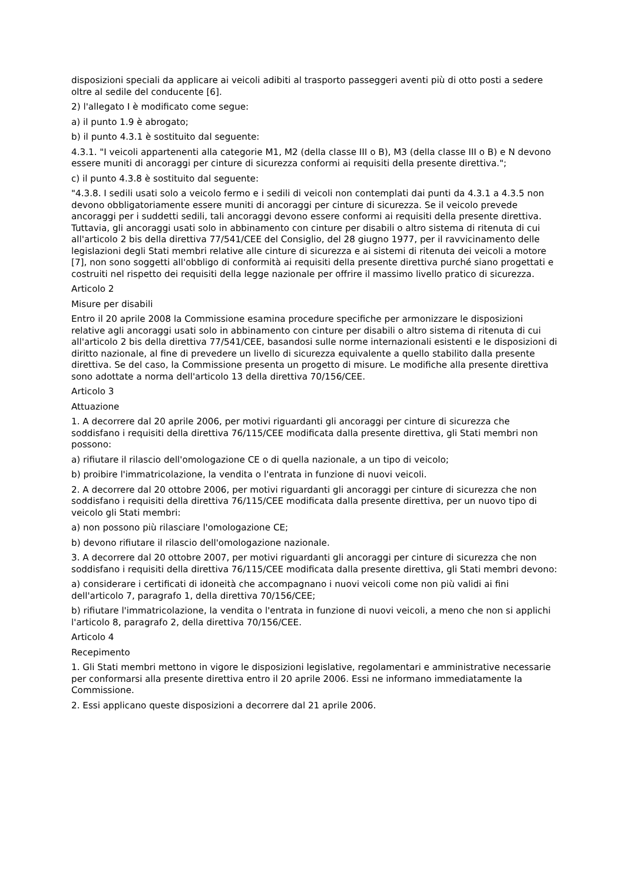disposizioni speciali da applicare ai veicoli adibiti al trasporto passeggeri aventi più di otto posti a sedere oltre al sedile del conducente [6].
2) l'allegato I è modificato come segue:
a) il punto 1.9 è abrogato;
b) il punto 4.3.1 è sostituito dal seguente:
4.3.1. "I veicoli appartenenti alla categorie M1, M2 (della classe III o B), M3 (della classe III o B) e N devono essere muniti di ancoraggi per cinture di sicurezza conformi ai requisiti della presente direttiva.";
c) il punto 4.3.8 è sostituito dal seguente:
"4.3.8. I sedili usati solo a veicolo fermo e i sedili di veicoli non contemplati dai punti da 4.3.1 a 4.3.5 non devono obbligatoriamente essere muniti di ancoraggi per cinture di sicurezza. Se il veicolo prevede ancoraggi per i suddetti sedili, tali ancoraggi devono essere conformi ai requisiti della presente direttiva. Tuttavia, gli ancoraggi usati solo in abbinamento con cinture per disabili o altro sistema di ritenuta di cui all'articolo 2 bis della direttiva 77/541/CEE del Consiglio, del 28 giugno 1977, per il ravvicinamento delle legislazioni degli Stati membri relative alle cinture di sicurezza e ai sistemi di ritenuta dei veicoli a motore [7], non sono soggetti all'obbligo di conformità ai requisiti della presente direttiva purché siano progettati e costruiti nel rispetto dei requisiti della legge nazionale per offrire il massimo livello pratico di sicurezza.
Articolo 2
Misure per disabili
Entro il 20 aprile 2008 la Commissione esamina procedure specifiche per armonizzare le disposizioni relative agli ancoraggi usati solo in abbinamento con cinture per disabili o altro sistema di ritenuta di cui all'articolo 2 bis della direttiva 77/541/CEE, basandosi sulle norme internazionali esistenti e le disposizioni di diritto nazionale, al fine di prevedere un livello di sicurezza equivalente a quello stabilito dalla presente direttiva. Se del caso, la Commissione presenta un progetto di misure. Le modifiche alla presente direttiva sono adottate a norma dell'articolo 13 della direttiva 70/156/CEE.
Articolo 3
Attuazione
1. A decorrere dal 20 aprile 2006, per motivi riguardanti gli ancoraggi per cinture di sicurezza che soddisfano i requisiti della direttiva 76/115/CEE modificata dalla presente direttiva, gli Stati membri non possono:
a) rifiutare il rilascio dell'omologazione CE o di quella nazionale, a un tipo di veicolo;
b) proibire l'immatricolazione, la vendita o l'entrata in funzione di nuovi veicoli.
2. A decorrere dal 20 ottobre 2006, per motivi riguardanti gli ancoraggi per cinture di sicurezza che non soddisfano i requisiti della direttiva 76/115/CEE modificata dalla presente direttiva, per un nuovo tipo di veicolo gli Stati membri:
a) non possono più rilasciare l'omologazione CE;
b) devono rifiutare il rilascio dell'omologazione nazionale.
3. A decorrere dal 20 ottobre 2007, per motivi riguardanti gli ancoraggi per cinture di sicurezza che non soddisfano i requisiti della direttiva 76/115/CEE modificata dalla presente direttiva, gli Stati membri devono:
a) considerare i certificati di idoneità che accompagnano i nuovi veicoli come non più validi ai fini dell'articolo 7, paragrafo 1, della direttiva 70/156/CEE;
b) rifiutare l'immatricolazione, la vendita o l'entrata in funzione di nuovi veicoli, a meno che non si applichi l'articolo 8, paragrafo 2, della direttiva 70/156/CEE.
Articolo 4
Recepimento
1. Gli Stati membri mettono in vigore le disposizioni legislative, regolamentari e amministrative necessarie per conformarsi alla presente direttiva entro il 20 aprile 2006. Essi ne informano immediatamente la Commissione.
2. Essi applicano queste disposizioni a decorrere dal 21 aprile 2006.